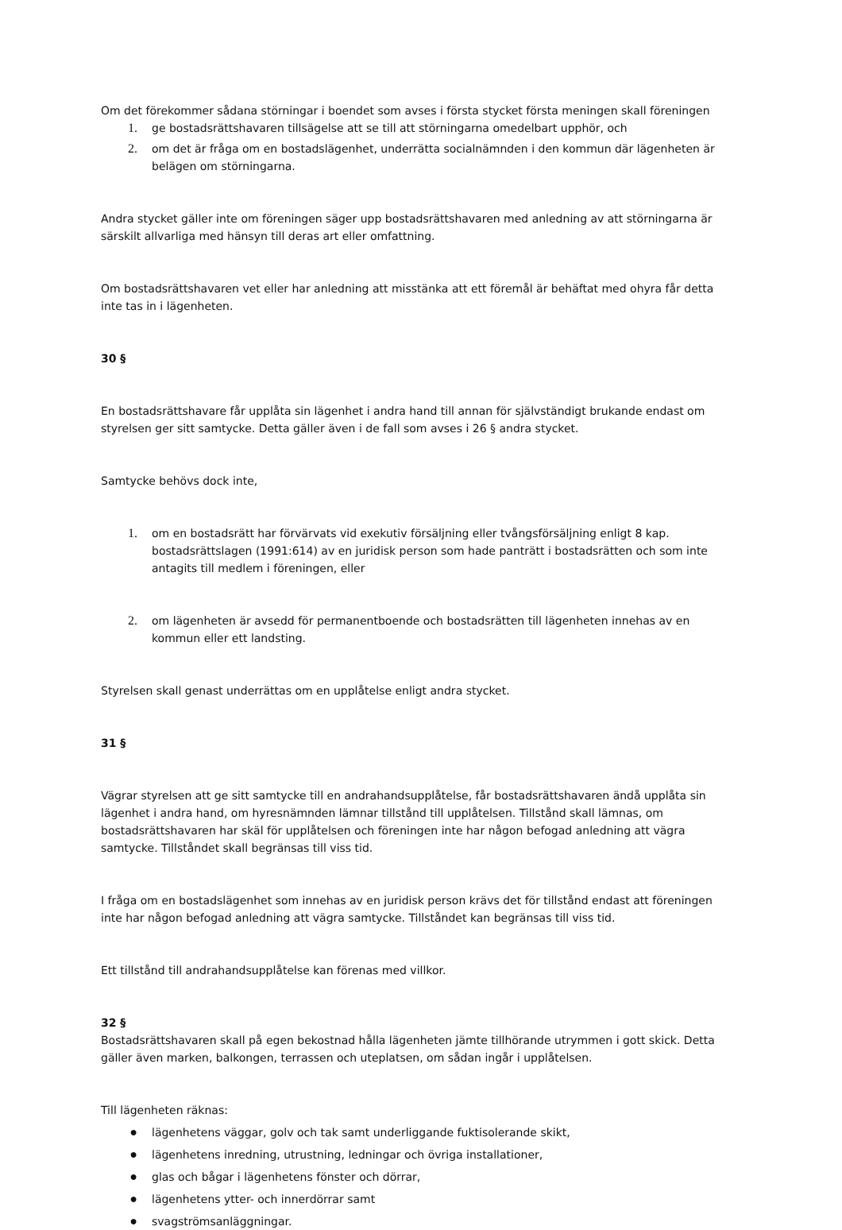Om det förekommer sådana störningar i boendet som avses i första stycket första meningen skall föreningen
1. ge bostadsrättshavaren tillsägelse att se till att störningarna omedelbart upphör, och
2. om det är fråga om en bostadslägenhet, underrätta socialnämnden i den kommun där lägenheten är belägen om störningarna.
Andra stycket gäller inte om föreningen säger upp bostadsrättshavaren med anledning av att störningarna är särskilt allvarliga med hänsyn till deras art eller omfattning.
Om bostadsrättshavaren vet eller har anledning att misstänka att ett föremål är behäftat med ohyra får detta inte tas in i lägenheten.
30 §
En bostadsrättshavare får upplåta sin lägenhet i andra hand till annan för självständigt brukande endast om styrelsen ger sitt samtycke. Detta gäller även i de fall som avses i 26 § andra stycket.
Samtycke behövs dock inte,
1. om en bostadsrätt har förvärvats vid exekutiv försäljning eller tvångsförsäljning enligt 8 kap. bostadsrättslagen (1991:614) av en juridisk person som hade panträtt i bostadsrätten och som inte antagits till medlem i föreningen, eller
2. om lägenheten är avsedd för permanentboende och bostadsrätten till lägenheten innehas av en kommun eller ett landsting.
Styrelsen skall genast underrättas om en upplåtelse enligt andra stycket.
31 §
Vägrar styrelsen att ge sitt samtycke till en andrahandsupplåtelse, får bostadsrättshavaren ändå upplåta sin lägenhet i andra hand, om hyresnämnden lämnar tillstånd till upplåtelsen. Tillstånd skall lämnas, om bostadsrättshavaren har skäl för upplåtelsen och föreningen inte har någon befogad anledning att vägra samtycke. Tillståndet skall begränsas till viss tid.
I fråga om en bostadslägenhet som innehas av en juridisk person krävs det för tillstånd endast att föreningen inte har någon befogad anledning att vägra samtycke. Tillståndet kan begränsas till viss tid.
Ett tillstånd till andrahandsupplåtelse kan förenas med villkor.
32 §
Bostadsrättshavaren skall på egen bekostnad hålla lägenheten jämte tillhörande utrymmen i gott skick. Detta gäller även marken, balkongen, terrassen och uteplatsen, om sådan ingår i upplåtelsen.
Till lägenheten räknas:
● lägenhetens väggar, golv och tak samt underliggande fuktisolerande skikt,
● lägenhetens inredning, utrustning, ledningar och övriga installationer,
● glas och bågar i lägenhetens fönster och dörrar,
● lägenhetens ytter- och innerdörrar samt
● svagströmsanläggningar.